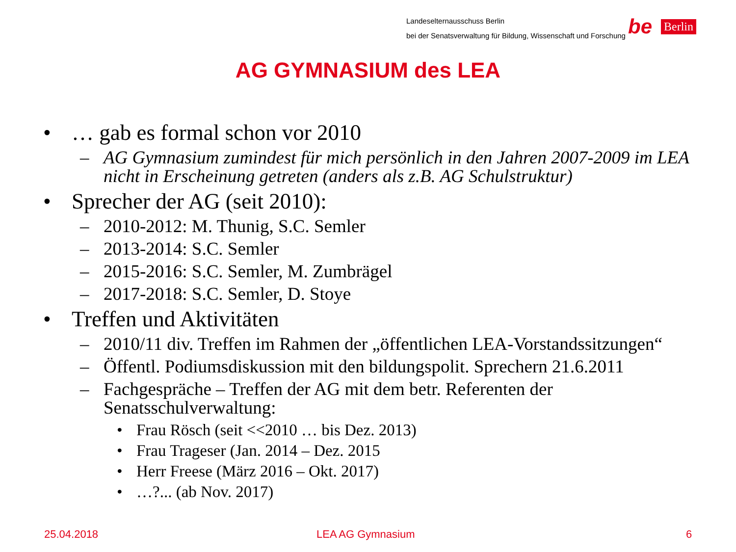Landeselternausschuss Berlin
bei der Senatsverwaltung für Bildung, Wissenschaft und Forschung
be Berlin
AG GYMNASIUM des LEA
• … gab es formal schon vor 2010
– AG Gymnasium zumindest für mich persönlich in den Jahren 2007-2009 im LEA nicht in Erscheinung getreten (anders als z.B. AG Schulstruktur)
• Sprecher der AG (seit 2010):
– 2010-2012: M. Thunig, S.C. Semler
– 2013-2014: S.C. Semler
– 2015-2016: S.C. Semler, M. Zumbrägel
– 2017-2018: S.C. Semler, D. Stoye
• Treffen und Aktivitäten
– 2010/11 div. Treffen im Rahmen der „öffentlichen LEA-Vorstandssitzungen“
– Öffentl. Podiumsdiskussion mit den bildungspolit. Sprechern 21.6.2011
– Fachgespräche – Treffen der AG mit dem betr. Referenten der Senatsschulverwaltung:
• Frau Rösch (seit <<2010 … bis Dez. 2013)
• Frau Trageser (Jan. 2014 – Dez. 2015
• Herr Freese (März 2016 – Okt. 2017)
• …?... (ab Nov. 2017)
25.04.2018 LEA AG Gymnasium 6